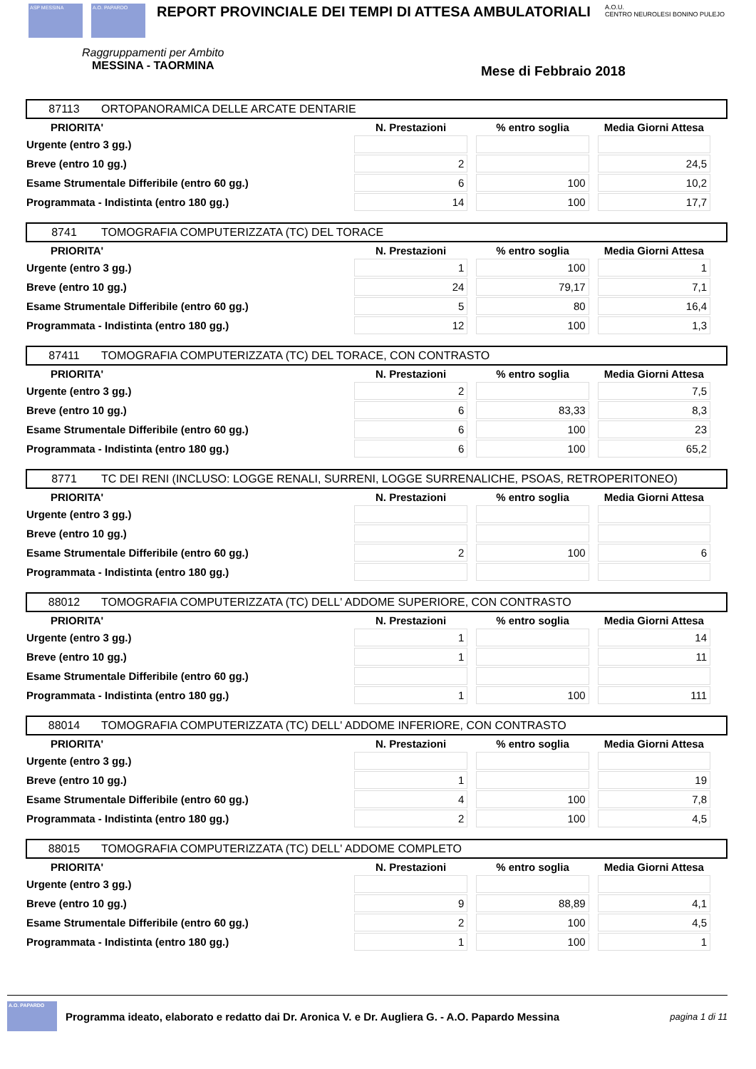ASP MESSINA A.O. PAPARDO
REPORT PROVINCIALE DEI TEMPI DI ATTESA AMBULATORIALI
A.O.U.
CENTRO NEUROLESI BONINO PULEJO
Raggruppamenti per Ambito
MESSINA - TAORMINA
Mese di Febbraio 2018
87113 ORTOPANORAMICA DELLE ARCATE DENTARIE
| PRIORITA' | N. Prestazioni | % entro soglia | Media Giorni Attesa |
| --- | --- | --- | --- |
| Urgente (entro 3 gg.) | | | |
| Breve (entro 10 gg.) | 2 | | 24,5 |
| Esame Strumentale Differibile (entro 60 gg.) | 6 | 100 | 10,2 |
| Programmata - Indistinta (entro 180 gg.) | 14 | 100 | 17,7 |
8741 TOMOGRAFIA COMPUTERIZZATA (TC) DEL TORACE
| PRIORITA' | N. Prestazioni | % entro soglia | Media Giorni Attesa |
| --- | --- | --- | --- |
| Urgente (entro 3 gg.) | 1 | 100 | 1 |
| Breve (entro 10 gg.) | 24 | 79,17 | 7,1 |
| Esame Strumentale Differibile (entro 60 gg.) | 5 | 80 | 16,4 |
| Programmata - Indistinta (entro 180 gg.) | 12 | 100 | 1,3 |
87411 TOMOGRAFIA COMPUTERIZZATA (TC) DEL TORACE, CON CONTRASTO
| PRIORITA' | N. Prestazioni | % entro soglia | Media Giorni Attesa |
| --- | --- | --- | --- |
| Urgente (entro 3 gg.) | 2 | | 7,5 |
| Breve (entro 10 gg.) | 6 | 83,33 | 8,3 |
| Esame Strumentale Differibile (entro 60 gg.) | 6 | 100 | 23 |
| Programmata - Indistinta (entro 180 gg.) | 6 | 100 | 65,2 |
8771 TC DEI RENI (INCLUSO: LOGGE RENALI, SURRENI, LOGGE SURRENALICHE, PSOAS, RETROPERITONEO)
| PRIORITA' | N. Prestazioni | % entro soglia | Media Giorni Attesa |
| --- | --- | --- | --- |
| Urgente (entro 3 gg.) | | | |
| Breve (entro 10 gg.) | | | |
| Esame Strumentale Differibile (entro 60 gg.) | 2 | 100 | 6 |
| Programmata - Indistinta (entro 180 gg.) | | | |
88012 TOMOGRAFIA COMPUTERIZZATA (TC) DELL' ADDOME SUPERIORE, CON CONTRASTO
| PRIORITA' | N. Prestazioni | % entro soglia | Media Giorni Attesa |
| --- | --- | --- | --- |
| Urgente (entro 3 gg.) | 1 | | 14 |
| Breve (entro 10 gg.) | 1 | | 11 |
| Esame Strumentale Differibile (entro 60 gg.) | | | |
| Programmata - Indistinta (entro 180 gg.) | 1 | 100 | 111 |
88014 TOMOGRAFIA COMPUTERIZZATA (TC) DELL' ADDOME INFERIORE, CON CONTRASTO
| PRIORITA' | N. Prestazioni | % entro soglia | Media Giorni Attesa |
| --- | --- | --- | --- |
| Urgente (entro 3 gg.) | | | |
| Breve (entro 10 gg.) | 1 | | 19 |
| Esame Strumentale Differibile (entro 60 gg.) | 4 | 100 | 7,8 |
| Programmata - Indistinta (entro 180 gg.) | 2 | 100 | 4,5 |
88015 TOMOGRAFIA COMPUTERIZZATA (TC) DELL' ADDOME COMPLETO
| PRIORITA' | N. Prestazioni | % entro soglia | Media Giorni Attesa |
| --- | --- | --- | --- |
| Urgente (entro 3 gg.) | | | |
| Breve (entro 10 gg.) | 9 | 88,89 | 4,1 |
| Esame Strumentale Differibile (entro 60 gg.) | 2 | 100 | 4,5 |
| Programmata - Indistinta (entro 180 gg.) | 1 | 100 | 1 |
A.O. PAPARDO
Programma ideato, elaborato e redatto dai Dr. Aronica V. e Dr. Augliera G. - A.O. Papardo Messina pagina 1 di 11